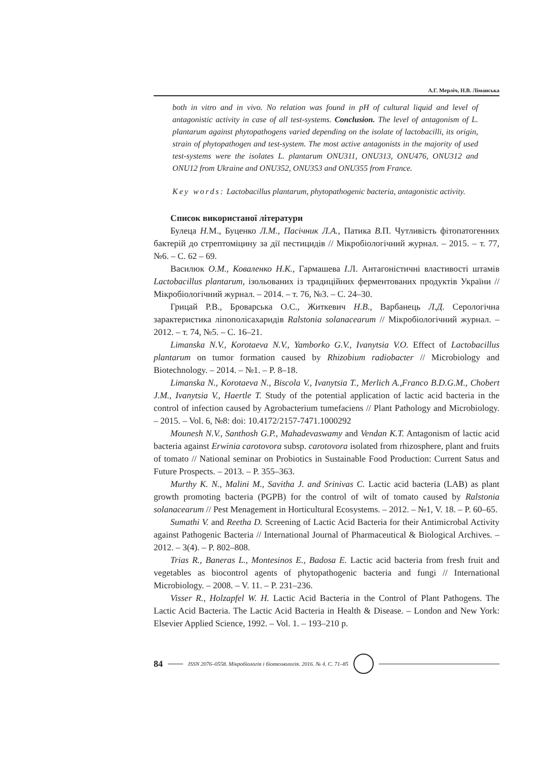А.Г. Мерліч, Н.В. Ліманська
both in vitro and in vivo. No relation was found in pH of cultural liquid and level of antagonistic activity in case of all test-systems. Conclusion. The level of antagonism of L. plantarum against phytopathogens varied depending on the isolate of lactobacilli, its origin, strain of phytopathogen and test-system. The most active antagonists in the majority of used test-systems were the isolates L. plantarum ONU311, ONU313, ONU476, ONU312 and ONU12 from Ukraine and ONU352, ONU353 and ONU355 from France.
Key words: Lactobacillus plantarum, phytopathogenic bacteria, antagonistic activity.
Список використаної літератури
Булеца Н. М., Буценко Л.М., Пасічник Л.А., Патика В. П. Чутливість фітопатогенних бактерій до стрептоміцину за дії пестицидів // Мікробіологічний журнал. – 2015. – т. 77, №6. – С. 62 – 69.
Василюк О.М., Коваленко Н.К., Гармашева І. Л. Антагоністичні властивості штамів Lactobacillus plantarum, ізольованих із традиційних ферментованих продуктів України // Мікробіологічний журнал. – 2014. – т. 76, №3. – С. 24–30.
Грицай Р.В., Броварська О.С., Житкевич Н.В., Варбанець Л.Д. Серологічна зарактеристика ліпополісахаридів Ralstonia solanacearum // Мікробіологічний журнал. – 2012. – т. 74, №5. – С. 16–21.
Limanska N.V., Korotaeva N.V., Yamborko G.V., Ivanytsia V.O. Effect of Lactobacillus plantarum on tumor formation caused by Rhizobium radiobacter // Microbiology and Biotechnology. – 2014. – №1. – P. 8–18.
Limanska N., Korotaeva N., Biscola V., Ivanytsia T., Merlich A.,Franco B.D.G.M., Chobert J.M., Ivanytsia V., Haertle T. Study of the potential application of lactic acid bacteria in the control of infection caused by Agrobacterium tumefaciens // Plant Pathology and Microbiology. – 2015. – Vol. 6, №8: doi: 10.4172/2157-7471.1000292
Mounesh N.V., Santhosh G.P., Mahadevaswamy and Vendan K.T. Antagonism of lactic acid bacteria against Erwinia carotovora subsp. carotovora isolated from rhizosphere, plant and fruits of tomato // National seminar on Probiotics in Sustainable Food Production: Current Satus and Future Prospects. – 2013. – P. 355–363.
Murthy K. N., Malini M., Savitha J. and Srinivas C. Lactic acid bacteria (LAB) as plant growth promoting bacteria (PGPB) for the control of wilt of tomato caused by Ralstonia solanacearum // Pest Menagement in Horticultural Ecosystems. – 2012. – №1, V. 18. – P. 60–65.
Sumathi V. and Reetha D. Screening of Lactic Acid Bacteria for their Antimicrobal Activity against Pathogenic Bacteria // International Journal of Pharmaceutical & Biological Archives. – 2012. – 3(4). – P. 802–808.
Trias R., Baneras L., Montesinos E., Badosa E. Lactic acid bacteria from fresh fruit and vegetables as biocontrol agents of phytopathogenic bacteria and fungi // International Microbiology. – 2008. – V. 11. – P. 231–236.
Visser R., Holzapfel W. H. Lactic Acid Bacteria in the Control of Plant Pathogens. The Lactic Acid Bacteria. The Lactic Acid Bacteria in Health & Disease. – London and New York: Elsevier Applied Science, 1992. – Vol. 1. – 193–210 p.
84 ISSN 2076–0558. Мікробіологія і біотехнологія. 2016. № 4. С. 71–85